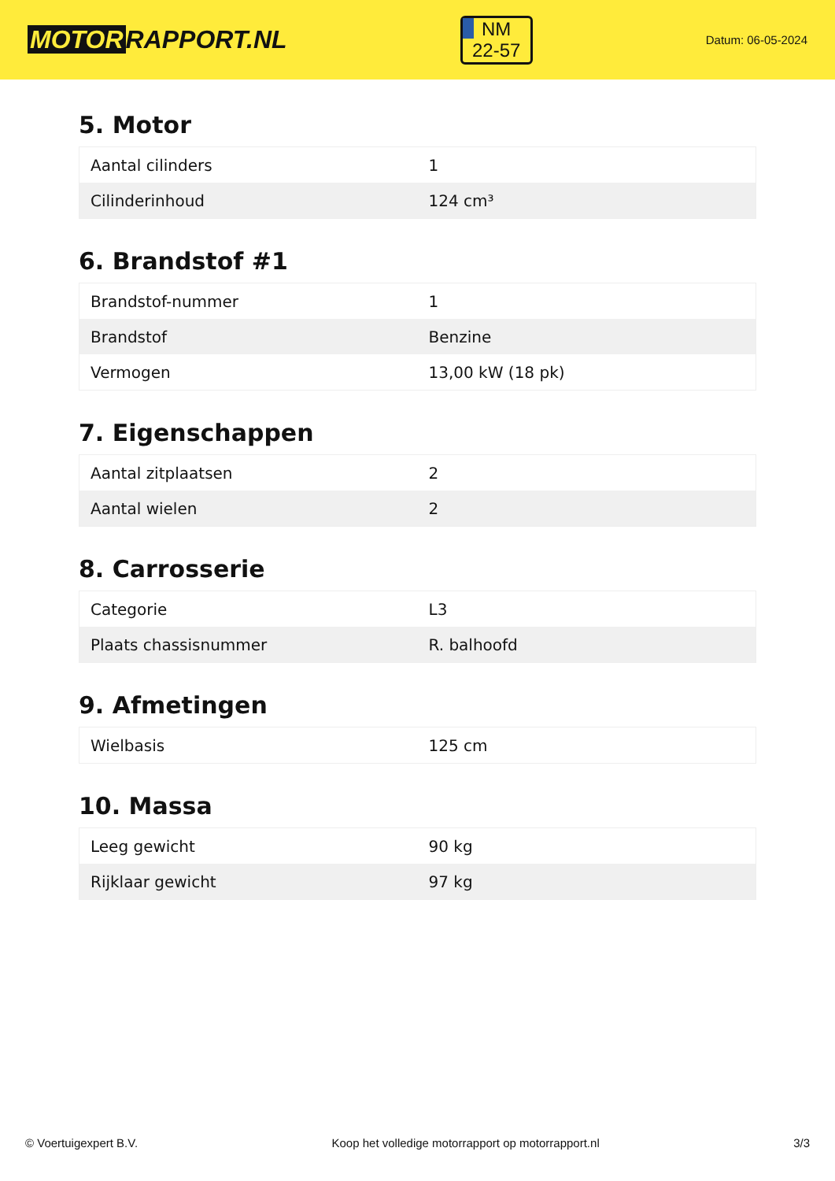MOTOR RAPPORT.NL
NM
22-57
Datum: 06-05-2024
5. Motor
| Aantal cilinders | 1 |
| Cilinderinhoud | 124 cm³ |
6. Brandstof #1
| Brandstof-nummer | 1 |
| Brandstof | Benzine |
| Vermogen | 13,00 kW (18 pk) |
7. Eigenschappen
| Aantal zitplaatsen | 2 |
| Aantal wielen | 2 |
8. Carrosserie
| Categorie | L3 |
| Plaats chassisnummer | R. balhoofd |
9. Afmetingen
| Wielbasis | 125 cm |
10. Massa
| Leeg gewicht | 90 kg |
| Rijklaar gewicht | 97 kg |
© Voertuigexpert B.V. Koop het volledige motorrapport op motorrapport.nl
3/3